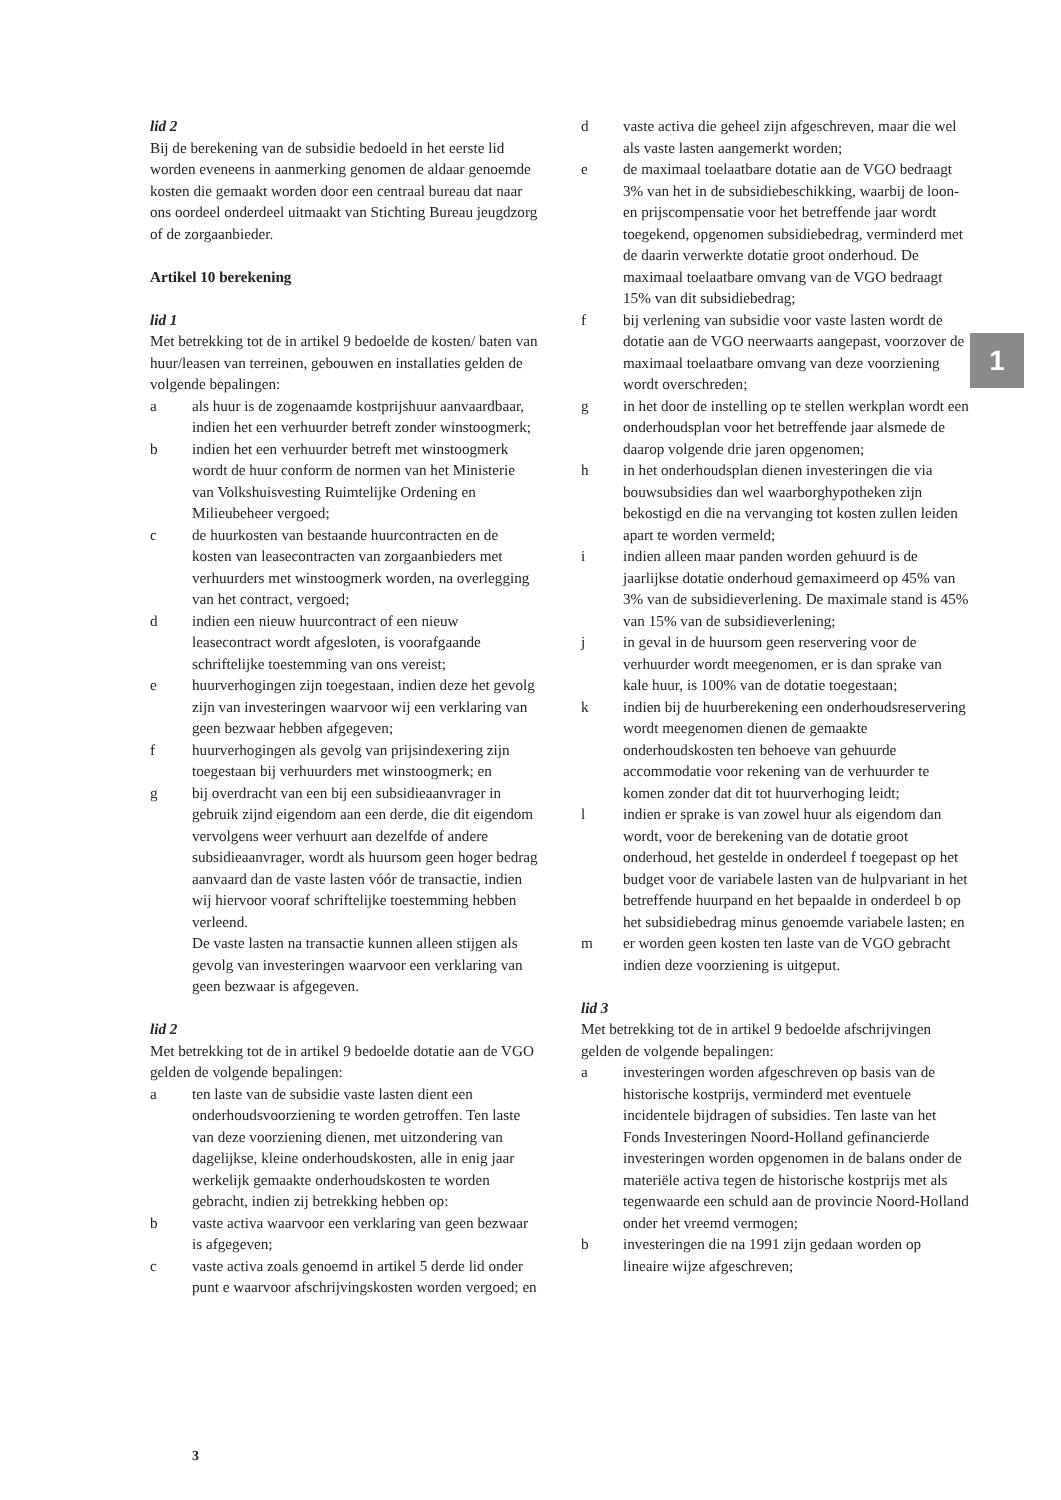lid 2
Bij de berekening van de subsidie bedoeld in het eerste lid worden eveneens in aanmerking genomen de aldaar genoemde kosten die gemaakt worden door een centraal bureau dat naar ons oordeel onderdeel uitmaakt van Stichting Bureau jeugdzorg of de zorgaanbieder.
Artikel 10 berekening
lid 1
Met betrekking tot de in artikel 9 bedoelde de kosten/ baten van huur/leasen van terreinen, gebouwen en installaties gelden de volgende bepalingen:
a als huur is de zogenaamde kostprijshuur aanvaardbaar, indien het een verhuurder betreft zonder winstoogmerk;
b indien het een verhuurder betreft met winstoogmerk wordt de huur conform de normen van het Ministerie van Volkshuisvesting Ruimtelijke Ordening en Milieubeheer vergoed;
c de huurkosten van bestaande huurcontracten en de kosten van leasecontracten van zorgaanbieders met verhuurders met winstoogmerk worden, na overlegging van het contract, vergoed;
d indien een nieuw huurcontract of een nieuw leasecontract wordt afgesloten, is voorafgaande schriftelijke toestemming van ons vereist;
e huurverhogingen zijn toegestaan, indien deze het gevolg zijn van investeringen waarvoor wij een verklaring van geen bezwaar hebben afgegeven;
f huurverhogingen als gevolg van prijsindexering zijn toegestaan bij verhuurders met winstoogmerk; en
g bij overdracht van een bij een subsidieaanvrager in gebruik zijnd eigendom aan een derde, die dit eigendom vervolgens weer verhuurt aan dezelfde of andere subsidieaanvrager, wordt als huursom geen hoger bedrag aanvaard dan de vaste lasten vóór de transactie, indien wij hiervoor vooraf schriftelijke toestemming hebben verleend.
De vaste lasten na transactie kunnen alleen stijgen als gevolg van investeringen waarvoor een verklaring van geen bezwaar is afgegeven.
lid 2
Met betrekking tot de in artikel 9 bedoelde dotatie aan de VGO gelden de volgende bepalingen:
a ten laste van de subsidie vaste lasten dient een onderhoudsvoorziening te worden getroffen. Ten laste van deze voorziening dienen, met uitzondering van dagelijkse, kleine onderhoudskosten, alle in enig jaar werkelijk gemaakte onderhoudskosten te worden gebracht, indien zij betrekking hebben op:
b vaste activa waarvoor een verklaring van geen bezwaar is afgegeven;
c vaste activa zoals genoemd in artikel 5 derde lid onder punt e waarvoor afschrijvingskosten worden vergoed; en
d vaste activa die geheel zijn afgeschreven, maar die wel als vaste lasten aangemerkt worden;
e de maximaal toelaatbare dotatie aan de VGO bedraagt 3% van het in de subsidiebeschikking, waarbij de loon- en prijscompensatie voor het betreffende jaar wordt toegekend, opgenomen subsidiebedrag, verminderd met de daarin verwerkte dotatie groot onderhoud. De maximaal toelaatbare omvang van de VGO bedraagt 15% van dit subsidiebedrag;
f bij verlening van subsidie voor vaste lasten wordt de dotatie aan de VGO neerwaarts aangepast, voorzover de maximaal toelaatbare omvang van deze voorziening wordt overschreden;
g in het door de instelling op te stellen werkplan wordt een onderhoudsplan voor het betreffende jaar alsmede de daarop volgende drie jaren opgenomen;
h in het onderhoudsplan dienen investeringen die via bouwsubsidies dan wel waarborghypotheken zijn bekostigd en die na vervanging tot kosten zullen leiden apart te worden vermeld;
i indien alleen maar panden worden gehuurd is de jaarlijkse dotatie onderhoud gemaximeerd op 45% van 3% van de subsidieverlening. De maximale stand is 45% van 15% van de subsidieverlening;
j in geval in de huursom geen reservering voor de verhuurder wordt meegenomen, er is dan sprake van kale huur, is 100% van de dotatie toegestaan;
k indien bij de huurberekening een onderhoudsreservering wordt meegenomen dienen de gemaakte onderhoudskosten ten behoeve van gehuurde accommodatie voor rekening van de verhuurder te komen zonder dat dit tot huurverhoging leidt;
l indien er sprake is van zowel huur als eigendom dan wordt, voor de berekening van de dotatie groot onderhoud, het gestelde in onderdeel f toegepast op het budget voor de variabele lasten van de hulpvariant in het betreffende huurpand en het bepaalde in onderdeel b op het subsidiebedrag minus genoemde variabele lasten; en
m er worden geen kosten ten laste van de VGO gebracht indien deze voorziening is uitgeput.
lid 3
Met betrekking tot de in artikel 9 bedoelde afschrijvingen gelden de volgende bepalingen:
a investeringen worden afgeschreven op basis van de historische kostprijs, verminderd met eventuele incidentele bijdragen of subsidies. Ten laste van het Fonds Investeringen Noord-Holland gefinancierde investeringen worden opgenomen in de balans onder de materiële activa tegen de historische kostprijs met als tegenwaarde een schuld aan de provincie Noord-Holland onder het vreemd vermogen;
b investeringen die na 1991 zijn gedaan worden op lineaire wijze afgeschreven;
1
3